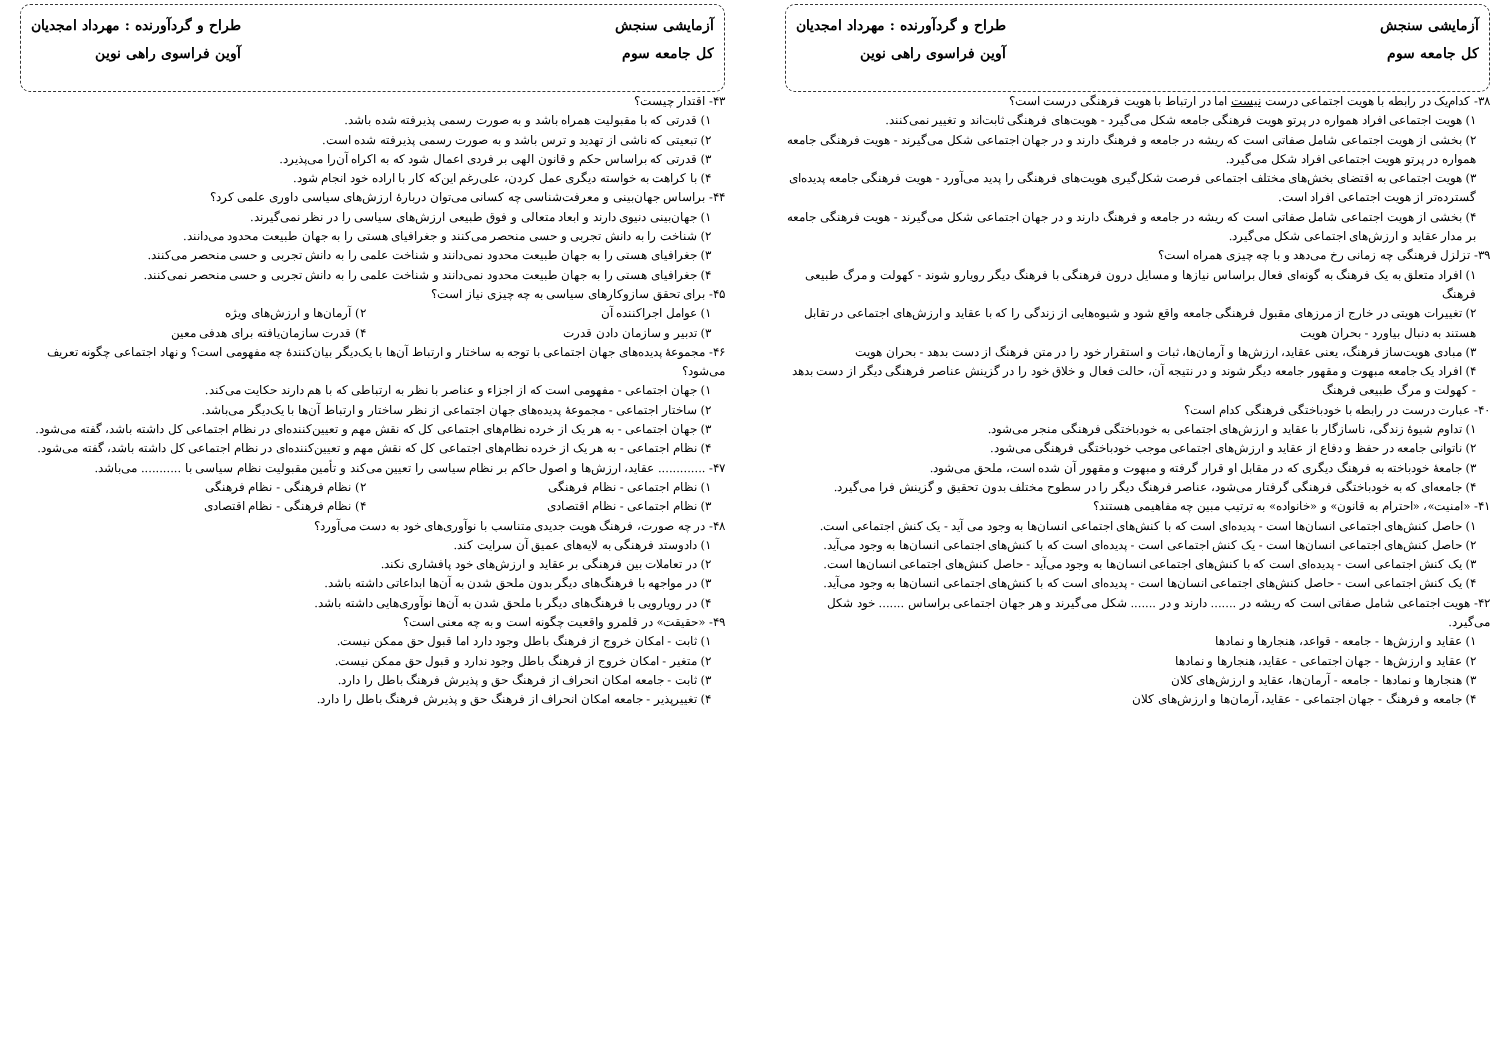آزمایشی سنجش
کل جامعه سوم
طراح و گردآورنده : مهرداد امجدیان
آوین فراسوی راهی نوین
۳۸- کدام‌یک در رابطه با هویت اجتماعی درست نیست اما در ارتباط با هویت فرهنگی درست است؟
۱) هویت اجتماعی افراد همواره در پرتو هویت فرهنگی جامعه شکل می‌گیرد - هویت‌های فرهنگی ثابت‌اند و تغییر نمی‌کنند.
۲) بخشی از هویت اجتماعی شامل صفاتی است که ریشه در جامعه و فرهنگ دارند و در جهان اجتماعی شکل می‌گیرند - هویت فرهنگی جامعه همواره در پرتو هویت اجتماعی افراد شکل می‌گیرد.
۳) هویت اجتماعی به اقتضای بخش‌های مختلف اجتماعی فرصت شکل‌گیری هویت‌های فرهنگی را پدید می‌آورد - هویت فرهنگی جامعه پدیده‌ای گسترده‌تر از هویت اجتماعی افراد است.
۴) بخشی از هویت اجتماعی شامل صفاتی است که ریشه در جامعه و فرهنگ دارند و در جهان اجتماعی شکل می‌گیرند - هویت فرهنگی جامعه بر مدار عقاید و ارزش‌های اجتماعی شکل می‌گیرد.
۳۹- تزلزل فرهنگی چه زمانی رخ می‌دهد و با چه چیزی همراه است؟
۱) افراد متعلق به یک فرهنگ به گونه‌ای فعال براساس نیازها و مسایل درون فرهنگی با فرهنگ دیگر رویارو شوند - کهولت و مرگ طبیعی فرهنگ
۲) تغییرات هویتی در خارج از مرزهای مقبول فرهنگی جامعه واقع شود و شیوه‌هایی از زندگی را که با عقاید و ارزش‌های اجتماعی در تقابل هستند به دنبال بیاورد - بحران هویت
۳) مبادی هویت‌ساز فرهنگ، یعنی عقاید، ارزش‌ها و آرمان‌ها، ثبات و استقرار خود را در متن فرهنگ از دست بدهد - بحران هویت
۴) افراد یک جامعه مبهوت و مقهور جامعه دیگر شوند و در نتیجه آن، حالت فعال و خلاق خود را در گزینش عناصر فرهنگی دیگر از دست بدهد - کهولت و مرگ طبیعی فرهنگ
۴۰- عبارت درست در رابطه با خودباختگی فرهنگی کدام است؟
۱) تداوم شیوهٔ زندگی، ناسازگار با عقاید و ارزش‌های اجتماعی به خودباختگی فرهنگی منجر می‌شود.
۲) ناتوانی جامعه در حفظ و دفاع از عقاید و ارزش‌های اجتماعی موجب خودباختگی فرهنگی می‌شود.
۳) جامعهٔ خودباخته به فرهنگ دیگری که در مقابل او قرار گرفته و مبهوت و مقهور آن شده است، ملحق می‌شود.
۴) جامعه‌ای که به خودباختگی فرهنگی گرفتار می‌شود، عناصر فرهنگ دیگر را در سطوح مختلف بدون تحقیق و گزینش فرا می‌گیرد.
۴۱- «امنیت»، «احترام به قانون» و «خانواده» به ترتیب مبین چه مفاهیمی هستند؟
۱) حاصل کنش‌های اجتماعی انسان‌ها است - پدیده‌ای است که با کنش‌های اجتماعی انسان‌ها به وجود می آید - یک کنش اجتماعی است.
۲) حاصل کنش‌های اجتماعی انسان‌ها است - یک کنش اجتماعی است - پدیده‌ای است که با کنش‌های اجتماعی انسان‌ها به وجود می‌آید.
۳) یک کنش اجتماعی است - پدیده‌ای است که با کنش‌های اجتماعی انسان‌ها به وجود می‌آید - حاصل کنش‌های اجتماعی انسان‌ها است.
۴) یک کنش اجتماعی است - حاصل کنش‌های اجتماعی انسان‌ها است - پدیده‌ای است که با کنش‌های اجتماعی انسان‌ها به وجود می‌آید.
۴۲- هویت اجتماعی شامل صفاتی است که ریشه در ....... دارند و در ....... شکل می‌گیرند و هر جهان اجتماعی براساس ....... خود شکل می‌گیرد.
۱) عقاید و ارزش‌ها - جامعه - قواعد، هنجارها و نمادها
۲) عقاید و ارزش‌ها - جهان اجتماعی - عقاید، هنجارها و نمادها
۳) هنجارها و نمادها - جامعه - آرمان‌ها، عقاید و ارزش‌های کلان
۴) جامعه و فرهنگ - جهان اجتماعی - عقاید، آرمان‌ها و ارزش‌های کلان
آزمایشی سنجش
کل جامعه سوم
طراح و گردآورنده : مهرداد امجدیان
آوین فراسوی راهی نوین
۴۳- اقتدار چیست؟
۱) قدرتی که با مقبولیت همراه باشد و به صورت رسمی پذیرفته شده باشد.
۲) تبعیتی که ناشی از تهدید و ترس باشد و به صورت رسمی پذیرفته شده است.
۳) قدرتی که براساس حکم و قانون الهی بر فردی اعمال شود که به اکراه آن‌را می‌پذیرد.
۴) با کراهت به خواسته دیگری عمل کردن، علی‌رغم این‌که کار با اراده خود انجام شود.
۴۴- براساس جهان‌بینی و معرفت‌شناسی چه کسانی می‌توان دربارهٔ ارزش‌های سیاسی داوری علمی کرد؟
۱) جهان‌بینی دنیوی دارند و ابعاد متعالی و فوق طبیعی ارزش‌های سیاسی را در نظر نمی‌گیرند.
۲) شناخت را به دانش تجربی و حسی منحصر می‌کنند و جغرافیای هستی را به جهان طبیعت محدود می‌دانند.
۳) جغرافیای هستی را به جهان طبیعت محدود نمی‌دانند و شناخت علمی را به دانش تجربی و حسی منحصر می‌کنند.
۴) جغرافیای هستی را به جهان طبیعت محدود نمی‌دانند و شناخت علمی را به دانش تجربی و حسی منحصر نمی‌کنند.
۴۵- برای تحقق سازوکارهای سیاسی به چه چیزی نیاز است؟
۱) عوامل اجراکننده آن ۲) آرمان‌ها و ارزش‌های ویژه
۳) تدبیر و سازمان دادن قدرت ۴) قدرت سازمان‌یافته برای هدفی معین
۴۶- مجموعهٔ پدیده‌های جهان اجتماعی با توجه به ساختار و ارتباط آن‌ها با یک‌دیگر بیان‌کنندهٔ چه مفهومی است؟ و نهاد اجتماعی چگونه تعریف می‌شود؟
۱) جهان اجتماعی - مفهومی است که از اجزاء و عناصر با نظر به ارتباطی که با هم دارند حکایت می‌کند.
۲) ساختار اجتماعی - مجموعهٔ پدیده‌های جهان اجتماعی از نظر ساختار و ارتباط آن‌ها با یک‌دیگر می‌باشد.
۳) جهان اجتماعی - به هر یک از خرده نظام‌های اجتماعی کل که نقش مهم و تعیین‌کننده‌ای در نظام اجتماعی کل داشته باشد، گفته می‌شود.
۴) نظام اجتماعی - به هر یک از خرده نظام‌های اجتماعی کل که نقش مهم و تعیین‌کننده‌ای در نظام اجتماعی کل داشته باشد، گفته می‌شود.
۴۷- ............. عقاید، ارزش‌ها و اصول حاکم بر نظام سیاسی را تعیین می‌کند و تأمین مقبولیت نظام سیاسی با ........... می‌باشد.
۱) نظام اجتماعی - نظام فرهنگی ۲) نظام فرهنگی - نظام فرهنگی
۳) نظام اجتماعی - نظام اقتصادی ۴) نظام فرهنگی - نظام اقتصادی
۴۸- در چه صورت، فرهنگ هویت جدیدی متناسب با نوآوری‌های خود به دست می‌آورد؟
۱) دادوستد فرهنگی به لایه‌های عمیق آن سرایت کند.
۲) در تعاملات بین فرهنگی بر عقاید و ارزش‌های خود پافشاری نکند.
۳) در مواجهه با فرهنگ‌های دیگر بدون ملحق شدن به آن‌ها ابداعاتی داشته باشد.
۴) در رویارویی با فرهنگ‌های دیگر با ملحق شدن به آن‌ها نوآوری‌هایی داشته باشد.
۴۹- «حقیقت» در قلمرو واقعیت چگونه است و به چه معنی است؟
۱) ثابت - امکان خروج از فرهنگ باطل وجود دارد اما قبول حق ممکن نیست.
۲) متغیر - امکان خروج از فرهنگ باطل وجود ندارد و قبول حق ممکن نیست.
۳) ثابت - جامعه امکان انحراف از فرهنگ حق و پذیرش فرهنگ باطل را دارد.
۴) تغییرپذیر - جامعه امکان انحراف از فرهنگ حق و پذیرش فرهنگ باطل را دارد.